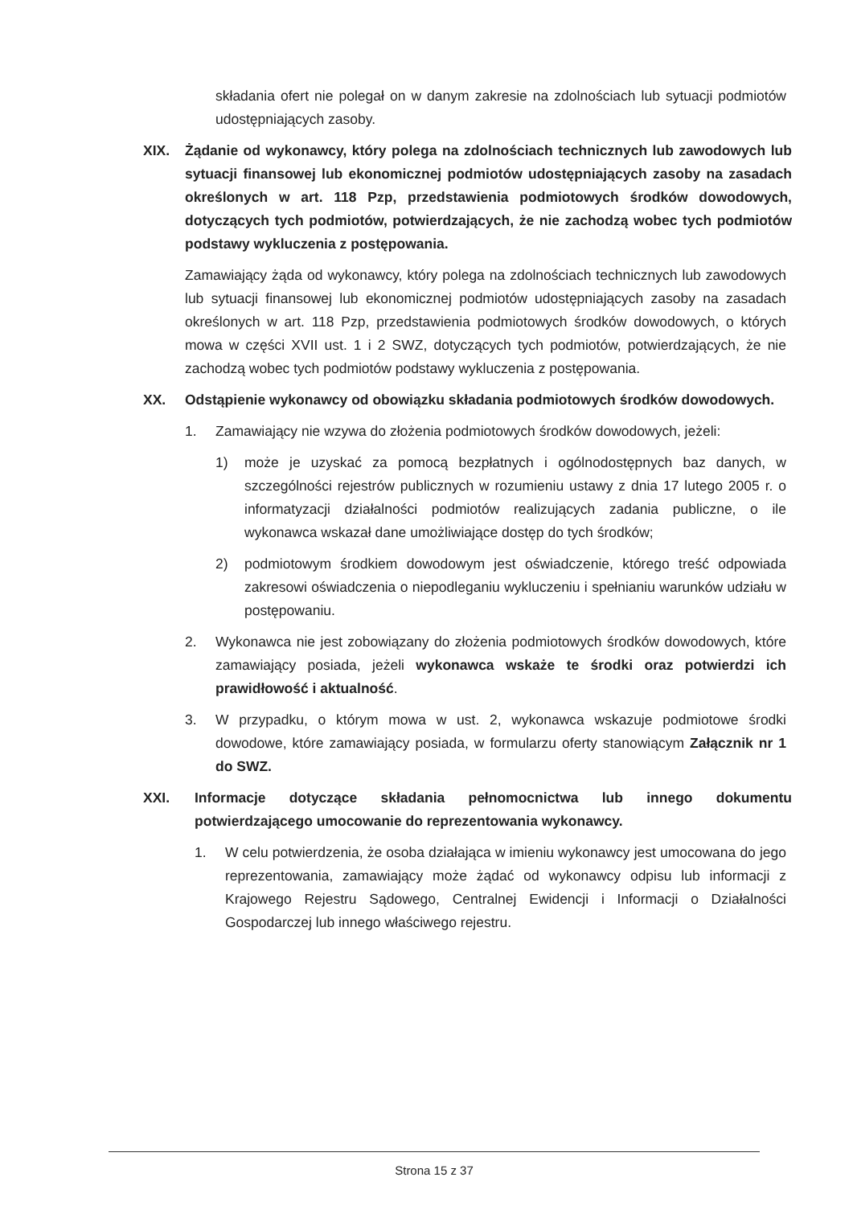składania ofert nie polegał on w danym zakresie na zdolnościach lub sytuacji podmiotów udostępniających zasoby.
XIX. Żądanie od wykonawcy, który polega na zdolnościach technicznych lub zawodowych lub sytuacji finansowej lub ekonomicznej podmiotów udostępniających zasoby na zasadach określonych w art. 118 Pzp, przedstawienia podmiotowych środków dowodowych, dotyczących tych podmiotów, potwierdzających, że nie zachodzą wobec tych podmiotów podstawy wykluczenia z postępowania.
Zamawiający żąda od wykonawcy, który polega na zdolnościach technicznych lub zawodowych lub sytuacji finansowej lub ekonomicznej podmiotów udostępniających zasoby na zasadach określonych w art. 118 Pzp, przedstawienia podmiotowych środków dowodowych, o których mowa w części XVII ust. 1 i 2 SWZ, dotyczących tych podmiotów, potwierdzających, że nie zachodzą wobec tych podmiotów podstawy wykluczenia z postępowania.
XX. Odstąpienie wykonawcy od obowiązku składania podmiotowych środków dowodowych.
1. Zamawiający nie wzywa do złożenia podmiotowych środków dowodowych, jeżeli:
1) może je uzyskać za pomocą bezpłatnych i ogólnodostępnych baz danych, w szczególności rejestrów publicznych w rozumieniu ustawy z dnia 17 lutego 2005 r. o informatyzacji działalności podmiotów realizujących zadania publiczne, o ile wykonawca wskazał dane umożliwiające dostęp do tych środków;
2) podmiotowym środkiem dowodowym jest oświadczenie, którego treść odpowiada zakresowi oświadczenia o niepodleganiu wykluczeniu i spełnianiu warunków udziału w postępowaniu.
2. Wykonawca nie jest zobowiązany do złożenia podmiotowych środków dowodowych, które zamawiający posiada, jeżeli wykonawca wskaże te środki oraz potwierdzi ich prawidłowość i aktualność.
3. W przypadku, o którym mowa w ust. 2, wykonawca wskazuje podmiotowe środki dowodowe, które zamawiający posiada, w formularzu oferty stanowiącym Załącznik nr 1 do SWZ.
XXI. Informacje dotyczące składania pełnomocnictwa lub innego dokumentu potwierdzającego umocowanie do reprezentowania wykonawcy.
1. W celu potwierdzenia, że osoba działająca w imieniu wykonawcy jest umocowana do jego reprezentowania, zamawiający może żądać od wykonawcy odpisu lub informacji z Krajowego Rejestru Sądowego, Centralnej Ewidencji i Informacji o Działalności Gospodarczej lub innego właściwego rejestru.
Strona 15 z 37